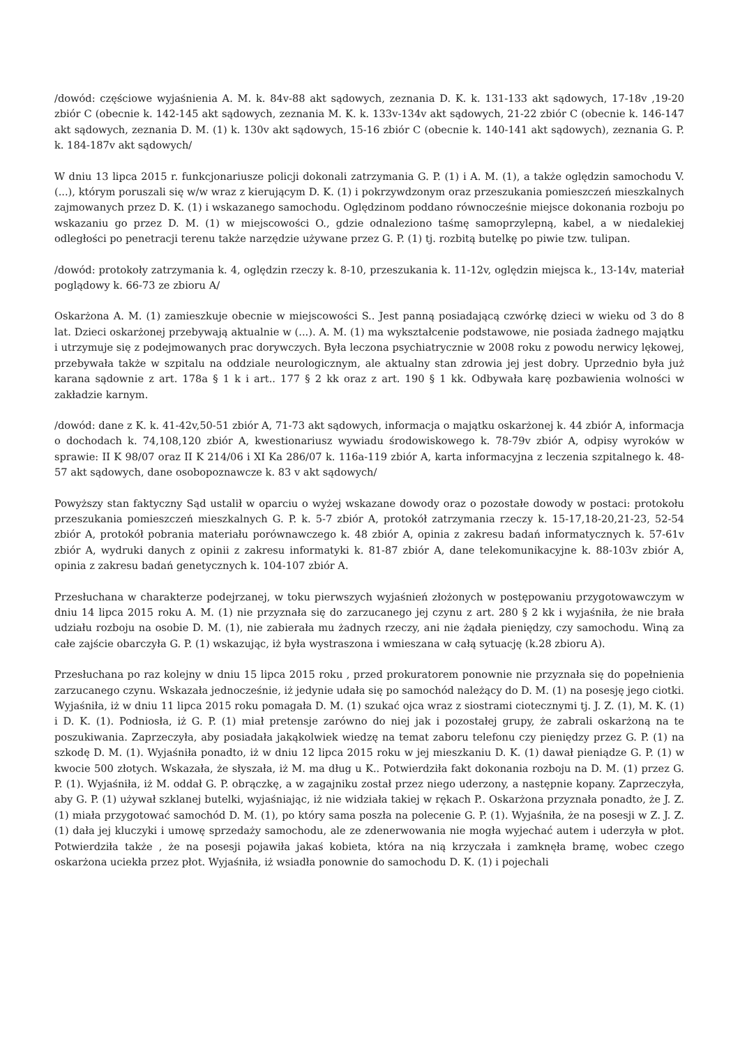/dowód: częściowe wyjaśnienia A. M. k. 84v-88 akt sądowych, zeznania D. K. k. 131-133 akt sądowych, 17-18v ,19-20 zbiór C (obecnie k. 142-145 akt sądowych, zeznania M. K. k. 133v-134v akt sądowych, 21-22 zbiór C (obecnie k. 146-147 akt sądowych, zeznania D. M. (1) k. 130v akt sądowych, 15-16 zbiór C (obecnie k. 140-141 akt sądowych), zeznania G. P. k. 184-187v akt sądowych/
W dniu 13 lipca 2015 r. funkcjonariusze policji dokonali zatrzymania G. P. (1) i A. M. (1), a także oględzin samochodu V. (...), którym poruszali się w/w wraz z kierującym D. K. (1) i pokrzywdzonym oraz przeszukania pomieszczeń mieszkalnych zajmowanych przez D. K. (1) i wskazanego samochodu. Oględzinom poddano równocześnie miejsce dokonania rozboju po wskazaniu go przez D. M. (1) w miejscowości O., gdzie odnaleziono taśmę samoprzylepną, kabel, a w niedalekiej odległości po penetracji terenu także narzędzie używane przez G. P. (1) tj. rozbitą butelkę po piwie tzw. tulipan.
/dowód: protokoły zatrzymania k. 4, oględzin rzeczy k. 8-10, przeszukania k. 11-12v, oględzin miejsca k., 13-14v, materiał poglądowy k. 66-73 ze zbioru A/
Oskarżona A. M. (1) zamieszkuje obecnie w miejscowości S.. Jest panną posiadającą czwórkę dzieci w wieku od 3 do 8 lat. Dzieci oskarżonej przebywają aktualnie w (...). A. M. (1) ma wykształcenie podstawowe, nie posiada żadnego majątku i utrzymuje się z podejmowanych prac dorywczych. Była leczona psychiatrycznie w 2008 roku z powodu nerwicy lękowej, przebywała także w szpitalu na oddziale neurologicznym, ale aktualny stan zdrowia jej jest dobry. Uprzednio była już karana sądownie z art. 178a § 1 k i art.. 177 § 2 kk oraz z art. 190 § 1 kk. Odbywała karę pozbawienia wolności w zakładzie karnym.
/dowód: dane z K. k. 41-42v,50-51 zbiór A, 71-73 akt sądowych, informacja o majątku oskarżonej k. 44 zbiór A, informacja o dochodach k. 74,108,120 zbiór A, kwestionariusz wywiadu środowiskowego k. 78-79v zbiór A, odpisy wyroków w sprawie: II K 98/07 oraz II K 214/06 i XI Ka 286/07 k. 116a-119 zbiór A, karta informacyjna z leczenia szpitalnego k. 48-57 akt sądowych, dane osobopoznawcze k. 83 v akt sądowych/
Powyższy stan faktyczny Sąd ustalił w oparciu o wyżej wskazane dowody oraz o pozostałe dowody w postaci: protokołu przeszukania pomieszczeń mieszkalnych G. P. k. 5-7 zbiór A, protokół zatrzymania rzeczy k. 15-17,18-20,21-23, 52-54 zbiór A, protokół pobrania materiału porównawczego k. 48 zbiór A, opinia z zakresu badań informatycznych k. 57-61v zbiór A, wydruki danych z opinii z zakresu informatyki k. 81-87 zbiór A, dane telekomunikacyjne k. 88-103v zbiór A, opinia z zakresu badań genetycznych k. 104-107 zbiór A.
Przesłuchana w charakterze podejrzanej, w toku pierwszych wyjaśnień złożonych w postępowaniu przygotowawczym w dniu 14 lipca 2015 roku A. M. (1) nie przyznała się do zarzucanego jej czynu z art. 280 § 2 kk i wyjaśniła, że nie brała udziału rozboju na osobie D. M. (1), nie zabierała mu żadnych rzeczy, ani nie żądała pieniędzy, czy samochodu. Winą za całe zajście obarczyła G. P. (1) wskazując, iż była wystraszona i wmieszana w całą sytuację (k.28 zbioru A).
Przesłuchana po raz kolejny w dniu 15 lipca 2015 roku , przed prokuratorem ponownie nie przyznała się do popełnienia zarzucanego czynu. Wskazała jednocześnie, iż jedynie udała się po samochód należący do D. M. (1) na posesję jego ciotki. Wyjaśniła, iż w dniu 11 lipca 2015 roku pomagała D. M. (1) szukać ojca wraz z siostrami ciotecznymi tj. J. Z. (1), M. K. (1) i D. K. (1). Podniosła, iż G. P. (1) miał pretensje zarówno do niej jak i pozostałej grupy, że zabrali oskarżoną na te poszukiwania. Zaprzeczyła, aby posiadała jakąkolwiek wiedzę na temat zaboru telefonu czy pieniędzy przez G. P. (1) na szkodę D. M. (1). Wyjaśniła ponadto, iż w dniu 12 lipca 2015 roku w jej mieszkaniu D. K. (1) dawał pieniądze G. P. (1) w kwocie 500 złotych. Wskazała, że słyszała, iż M. ma dług u K.. Potwierdziła fakt dokonania rozboju na D. M. (1) przez G. P. (1). Wyjaśniła, iż M. oddał G. P. obrączkę, a w zagajniku został przez niego uderzony, a następnie kopany. Zaprzeczyła, aby G. P. (1) używał szklanej butelki, wyjaśniając, iż nie widziała takiej w rękach P.. Oskarżona przyznała ponadto, że J. Z. (1) miała przygotować samochód D. M. (1), po który sama poszła na polecenie G. P. (1). Wyjaśniła, że na posesji w Z. J. Z. (1) dała jej kluczyki i umowę sprzedaży samochodu, ale ze zdenerwowania nie mogła wyjechać autem i uderzyła w płot. Potwierdziła także , że na posesji pojawiła jakaś kobieta, która na nią krzyczała i zamknęła bramę, wobec czego oskarżona uciekła przez płot. Wyjaśniła, iż wsiadła ponownie do samochodu D. K. (1) i pojechali